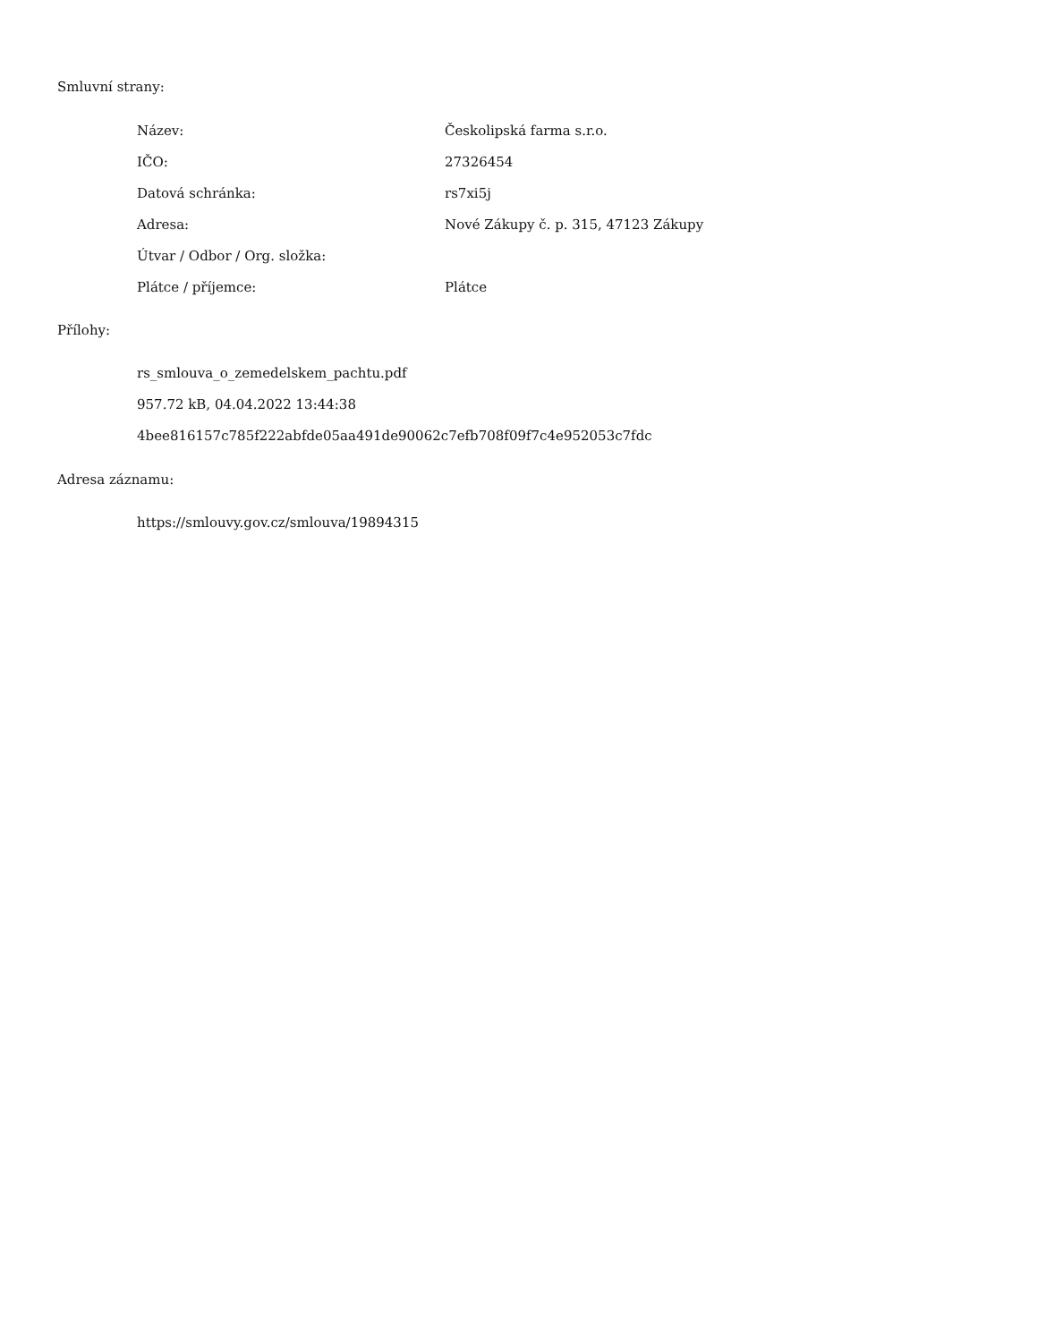Smluvní strany:
| Název: | Českolipská farma s.r.o. |
| IČO: | 27326454 |
| Datová schránka: | rs7xi5j |
| Adresa: | Nové Zákupy č. p. 315, 47123 Zákupy |
| Útvar / Odbor / Org. složka: | |
| Plátce / příjemce: | Plátce |
Přílohy:
rs_smlouva_o_zemedelskem_pachtu.pdf
957.72 kB, 04.04.2022 13:44:38
4bee816157c785f222abfde05aa491de90062c7efb708f09f7c4e952053c7fdc
Adresa záznamu:
https://smlouvy.gov.cz/smlouva/19894315